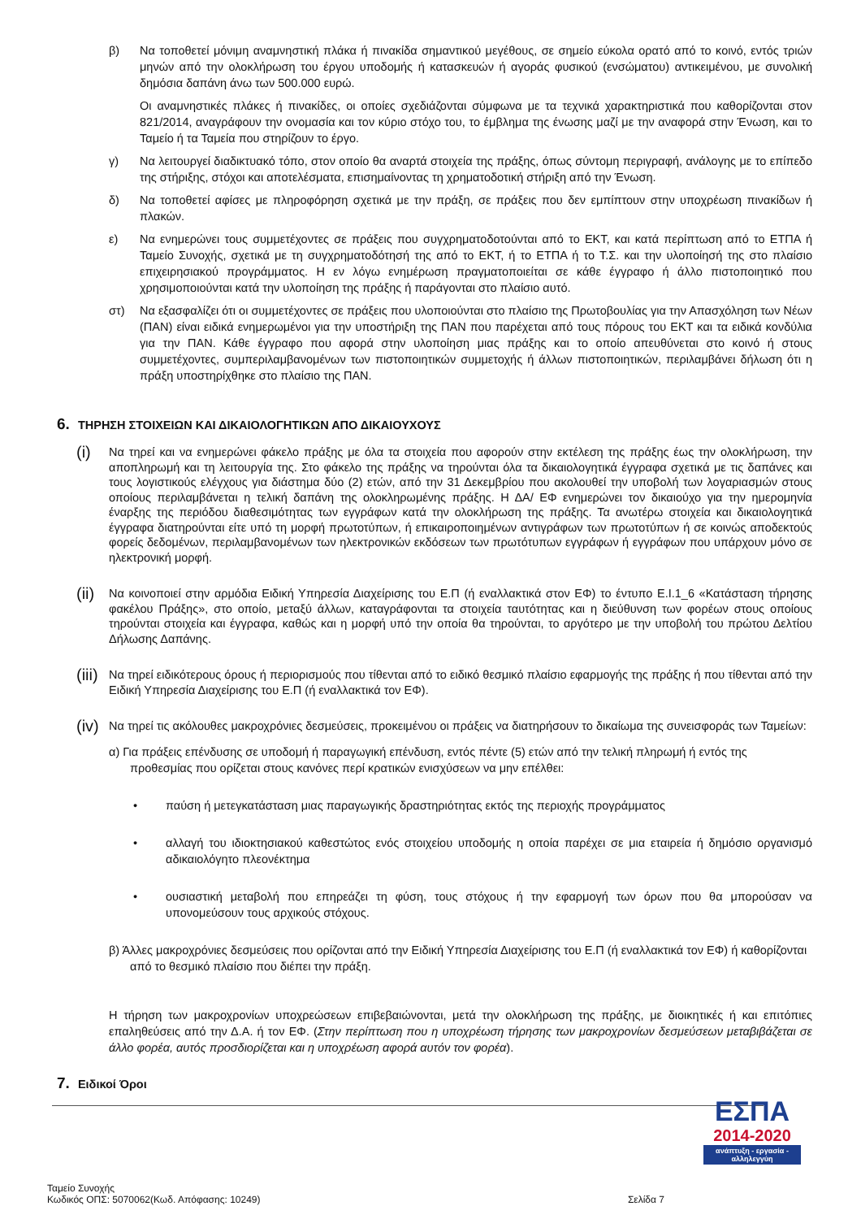β) Να τοποθετεί μόνιμη αναμνηστική πλάκα ή πινακίδα σημαντικού μεγέθους, σε σημείο εύκολα ορατό από το κοινό, εντός τριών μηνών από την ολοκλήρωση του έργου υποδομής ή κατασκευών ή αγοράς φυσικού (ενσώματου) αντικειμένου, με συνολική δημόσια δαπάνη άνω των 500.000 ευρώ.
Οι αναμνηστικές πλάκες ή πινακίδες, οι οποίες σχεδιάζονται σύμφωνα με τα τεχνικά χαρακτηριστικά που καθορίζονται στον 821/2014, αναγράφουν την ονομασία και τον κύριο στόχο του, το έμβλημα της ένωσης μαζί με την αναφορά στην Ένωση, και το Ταμείο ή τα Ταμεία που στηρίζουν το έργο.
γ) Να λειτουργεί διαδικτυακό τόπο, στον οποίο θα αναρτά στοιχεία της πράξης, όπως σύντομη περιγραφή, ανάλογης με το επίπεδο της στήριξης, στόχοι και αποτελέσματα, επισημαίνοντας τη χρηματοδοτική στήριξη από την Ένωση.
δ) Να τοποθετεί αφίσες με πληροφόρηση σχετικά με την πράξη, σε πράξεις που δεν εμπίπτουν στην υποχρέωση πινακίδων ή πλακών.
ε) Να ενημερώνει τους συμμετέχοντες σε πράξεις που συγχρηματοδοτούνται από το ΕΚΤ, και κατά περίπτωση από το ΕΤΠΑ ή Ταμείο Συνοχής, σχετικά με τη συγχρηματοδότησή της από το ΕΚΤ, ή το ΕΤΠΑ ή το Τ.Σ. και την υλοποίησή της στο πλαίσιο επιχειρησιακού προγράμματος. Η εν λόγω ενημέρωση πραγματοποιείται σε κάθε έγγραφο ή άλλο πιστοποιητικό που χρησιμοποιούνται κατά την υλοποίηση της πράξης ή παράγονται στο πλαίσιο αυτό.
στ) Να εξασφαλίζει ότι οι συμμετέχοντες σε πράξεις που υλοποιούνται στο πλαίσιο της Πρωτοβουλίας για την Απασχόληση των Νέων (ΠΑΝ) είναι ειδικά ενημερωμένοι για την υποστήριξη της ΠΑΝ που παρέχεται από τους πόρους του ΕΚΤ και τα ειδικά κονδύλια για την ΠΑΝ. Κάθε έγγραφο που αφορά στην υλοποίηση μιας πράξης και το οποίο απευθύνεται στο κοινό ή στους συμμετέχοντες, συμπεριλαμβανομένων των πιστοποιητικών συμμετοχής ή άλλων πιστοποιητικών, περιλαμβάνει δήλωση ότι η πράξη υποστηρίχθηκε στο πλαίσιο της ΠΑΝ.
6. ΤΗΡΗΣΗ ΣΤΟΙΧΕΙΩΝ ΚΑΙ ΔΙΚΑΙΟΛΟΓΗΤΙΚΩΝ ΑΠΟ ΔΙΚΑΙΟΥΧΟΥΣ
(i)
Να τηρεί και να ενημερώνει φάκελο πράξης με όλα τα στοιχεία που αφορούν στην εκτέλεση της πράξης έως την ολοκλήρωση, την αποπληρωμή και τη λειτουργία της. Στο φάκελο της πράξης να τηρούνται όλα τα δικαιολογητικά έγγραφα σχετικά με τις δαπάνες και τους λογιστικούς ελέγχους για διάστημα δύο (2) ετών, από την 31 Δεκεμβρίου που ακολουθεί την υποβολή των λογαριασμών στους οποίους περιλαμβάνεται η τελική δαπάνη της ολοκληρωμένης πράξης. Η ΔΑ/ ΕΦ ενημερώνει τον δικαιούχο για την ημερομηνία έναρξης της περιόδου διαθεσιμότητας των εγγράφων κατά την ολοκλήρωση της πράξης. Τα ανωτέρω στοιχεία και δικαιολογητικά έγγραφα διατηρούνται είτε υπό τη μορφή πρωτοτύπων, ή επικαιροποιημένων αντιγράφων των πρωτοτύπων ή σε κοινώς αποδεκτούς φορείς δεδομένων, περιλαμβανομένων των ηλεκτρονικών εκδόσεων των πρωτότυπων εγγράφων ή εγγράφων που υπάρχουν μόνο σε ηλεκτρονική μορφή.
(ii)
Να κοινοποιεί στην αρμόδια Ειδική Υπηρεσία Διαχείρισης του Ε.Π (ή εναλλακτικά στον ΕΦ) το έντυπο Ε.Ι.1_6 «Κατάσταση τήρησης φακέλου Πράξης», στο οποίο, μεταξύ άλλων, καταγράφονται τα στοιχεία ταυτότητας και η διεύθυνση των φορέων στους οποίους τηρούνται στοιχεία και έγγραφα, καθώς και η μορφή υπό την οποία θα τηρούνται, το αργότερο με την υποβολή του πρώτου Δελτίου Δήλωσης Δαπάνης.
(iii)
Να τηρεί ειδικότερους όρους ή περιορισμούς που τίθενται από το ειδικό θεσμικό πλαίσιο εφαρμογής της πράξης ή που τίθενται από την Ειδική Υπηρεσία Διαχείρισης του Ε.Π (ή εναλλακτικά τον ΕΦ).
(iv)
Να τηρεί τις ακόλουθες μακροχρόνιες δεσμεύσεις, προκειμένου οι πράξεις να διατηρήσουν το δικαίωμα της συνεισφοράς των Ταμείων:
α) Για πράξεις επένδυσης σε υποδομή ή παραγωγική επένδυση, εντός πέντε (5) ετών από την τελική πληρωμή ή εντός της προθεσμίας που ορίζεται στους κανόνες περί κρατικών ενισχύσεων να μην επέλθει:
• παύση ή μετεγκατάσταση μιας παραγωγικής δραστηριότητας εκτός της περιοχής προγράμματος
• αλλαγή του ιδιοκτησιακού καθεστώτος ενός στοιχείου υποδομής η οποία παρέχει σε μια εταιρεία ή δημόσιο οργανισμό αδικαιολόγητο πλεονέκτημα
• ουσιαστική μεταβολή που επηρεάζει τη φύση, τους στόχους ή την εφαρμογή των όρων που θα μπορούσαν να υπονομεύσουν τους αρχικούς στόχους.
β) Άλλες μακροχρόνιες δεσμεύσεις που ορίζονται από την Ειδική Υπηρεσία Διαχείρισης του Ε.Π (ή εναλλακτικά τον ΕΦ) ή καθορίζονται από το θεσμικό πλαίσιο που διέπει την πράξη.
Η τήρηση των μακροχρονίων υποχρεώσεων επιβεβαιώνονται, μετά την ολοκλήρωση της πράξης, με διοικητικές ή και επιτόπιες επαληθεύσεις από την Δ.Α. ή τον ΕΦ. (Στην περίπτωση που η υποχρέωση τήρησης των μακροχρονίων δεσμεύσεων μεταβιβάζεται σε άλλο φορέα, αυτός προσδιορίζεται και η υποχρέωση αφορά αυτόν τον φορέα).
7. Ειδικοί Όροι
ΕΣΠΑ
2014-2020
ανάπτυξη - εργασία - αλληλεγγύη
Ταμείο Συνοχής
Κωδικός ΟΠΣ: 5070062(Κωδ. Απόφασης: 10249) Σελίδα 7